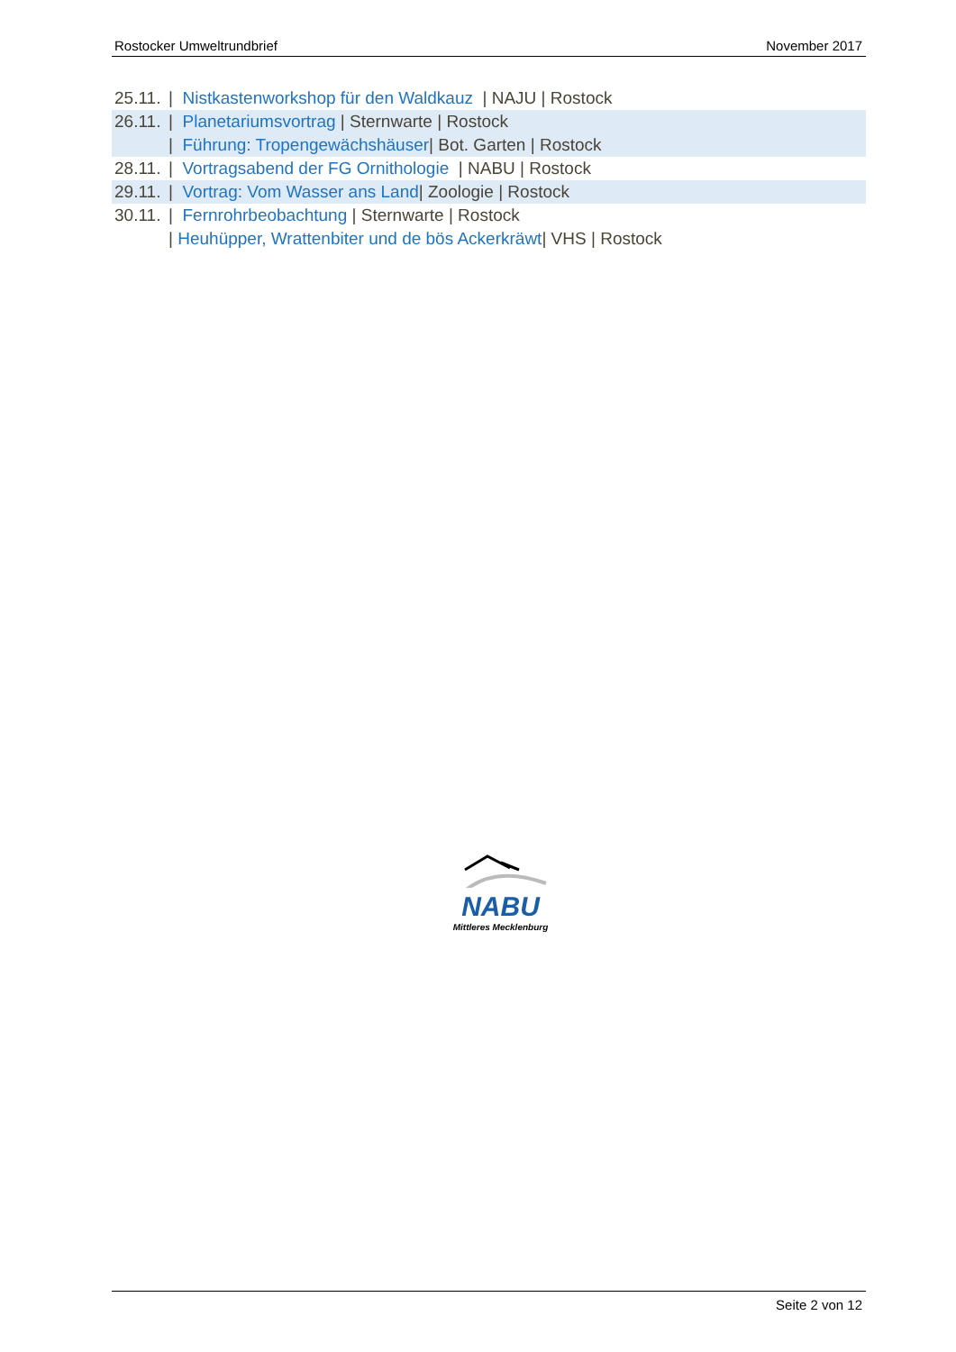Rostocker Umweltrundbrief November 2017
25.11. | Nistkastenworkshop für den Waldkauz | NAJU | Rostock
26.11. | Planetariumsvortrag | Sternwarte | Rostock
| Führung: Tropengewächshäuser| Bot. Garten | Rostock
28.11. | Vortragsabend der FG Ornithologie | NABU | Rostock
29.11. | Vortrag: Vom Wasser ans Land| Zoologie | Rostock
30.11. | Fernrohrbeobachtung | Sternwarte | Rostock
| Heuhüpper, Wrattenbiter und de bös Ackerkräwt| VHS | Rostock
NABU
Mittleres Mecklenburg
Seite 2 von 12